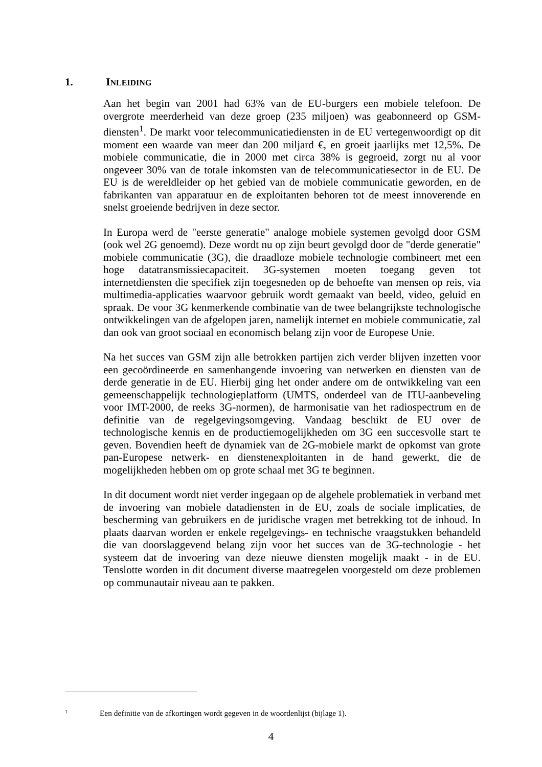1. INLEIDING
Aan het begin van 2001 had 63% van de EU-burgers een mobiele telefoon. De overgrote meerderheid van deze groep (235 miljoen) was geabonneerd op GSM-diensten<sup>1</sup>. De markt voor telecommunicatiediensten in de EU vertegenwoordigt op dit moment een waarde van meer dan 200 miljard €, en groeit jaarlijks met 12,5%. De mobiele communicatie, die in 2000 met circa 38% is gegroeid, zorgt nu al voor ongeveer 30% van de totale inkomsten van de telecommunicatiesector in de EU. De EU is de wereldleider op het gebied van de mobiele communicatie geworden, en de fabrikanten van apparatuur en de exploitanten behoren tot de meest innoverende en snelst groeiende bedrijven in deze sector.
In Europa werd de "eerste generatie" analoge mobiele systemen gevolgd door GSM (ook wel 2G genoemd). Deze wordt nu op zijn beurt gevolgd door de "derde generatie" mobiele communicatie (3G), die draadloze mobiele technologie combineert met een hoge datatransmissiecapaciteit. 3G-systemen moeten toegang geven tot internetdiensten die specifiek zijn toegesneden op de behoefte van mensen op reis, via multimedia-applicaties waarvoor gebruik wordt gemaakt van beeld, video, geluid en spraak. De voor 3G kenmerkende combinatie van de twee belangrijkste technologische ontwikkelingen van de afgelopen jaren, namelijk internet en mobiele communicatie, zal dan ook van groot sociaal en economisch belang zijn voor de Europese Unie.
Na het succes van GSM zijn alle betrokken partijen zich verder blijven inzetten voor een gecoördineerde en samenhangende invoering van netwerken en diensten van de derde generatie in de EU. Hierbij ging het onder andere om de ontwikkeling van een gemeenschappelijk technologieplatform (UMTS, onderdeel van de ITU-aanbeveling voor IMT-2000, de reeks 3G-normen), de harmonisatie van het radiospectrum en de definitie van de regelgevingsomgeving. Vandaag beschikt de EU over de technologische kennis en de productiemogelijkheden om 3G een succesvolle start te geven. Bovendien heeft de dynamiek van de 2G-mobiele markt de opkomst van grote pan-Europese netwerk- en dienstenexploitanten in de hand gewerkt, die de mogelijkheden hebben om op grote schaal met 3G te beginnen.
In dit document wordt niet verder ingegaan op de algehele problematiek in verband met de invoering van mobiele datadiensten in de EU, zoals de sociale implicaties, de bescherming van gebruikers en de juridische vragen met betrekking tot de inhoud. In plaats daarvan worden er enkele regelgevings- en technische vraagstukken behandeld die van doorslaggevend belang zijn voor het succes van de 3G-technologie - het systeem dat de invoering van deze nieuwe diensten mogelijk maakt - in de EU. Tenslotte worden in dit document diverse maatregelen voorgesteld om deze problemen op communautair niveau aan te pakken.
<sup>1</sup> Een definitie van de afkortingen wordt gegeven in de woordenlijst (bijlage 1).
4